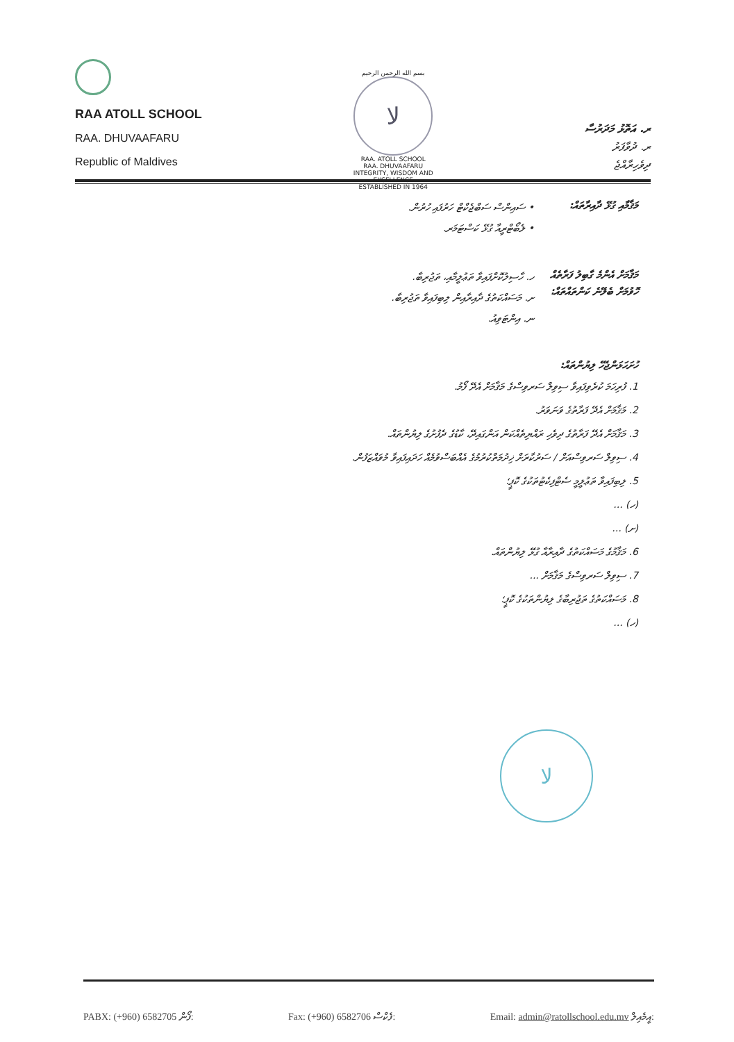RAA ATOLL SCHOOL
RAA. DHUVAAFARU
Republic of Maldives
بسم الله الرحمن الرحيم
ﻻ
RAA. ATOLL SCHOOL
RAA. DHUVAAFARU
INTEGRITY, WISDOM AND EXCELLENCE
ESTABLISHED IN 1964
ރ. އަތޮޅު މަދަރުސާ
ރ. ދުވާފަރު
ދިވެހިރާއްޖެ
މަޤާމާއި ގުޅޭ ދާއިރާތައް:
• ސައިންސް ސަބްޖެކްޓް ހަރުފައި ހުރުން.
• ލެބޯޓްރީއާ ގުޅޭ ކަސްޓަމަރ.
މަޤާމަށް އެންމެ ގާބިލު ފަރާތެއް ހޮވުމަށް ބެލޭނެ ކަންތައްތައް:
ހ. ހާސިލުކޮށްފައިވާ ތަޢުލީމާއި، ތަޖުރިބާ.
ށ. މަސައްކަތުގެ ދާއިރާއިން ލިބިފައިވާ ތަޖުރިބާ.
ނ. އިންޓަވިއު.
ހުށަހަޅަންޖެހޭ ލިޔުންތައް:
1. ފުރިހަމަ ކުރެވިފައިވާ ސިވިލް ސަރވިސްގެ މަޤާމަށް އެދޭ ފޯމު.
2. މަޤާމަށް އެދޭ ފަރާތުގެ ވަނަވަރު.
3. މަޤާމަށް އެދޭ ފަރާތުގެ ދިވެހި ރައްޔިތެއްކަން އަންގައިދޭ، ކާޑުގެ ދެފުށުގެ ލިޔުންތައް.
4. ސިވިލް ސަރވިސްއަށް / ސަރުކާރަށް ޚިދުމަތްކުރުމުގެ އެއްބަސްވުމެއް ހަދައިފައިވާ މުވައްޒަފުން.
5. ލިބިފައިވާ ތަޢުލީމީ ސެޓްފިކެޓުތަކުގެ ކޮޕީ؛
(ހ) ...
(ށ) ...
6. މަޤާމުގެ މަސައްކަތުގެ ދާއިރާއާ ގުޅޭ ލިޔުންތައް.
7. ސިވިލް ސަރވިސްގެ މަޤާމަށް ...
8. މަސައްކަތުގެ ތަޖުރިބާގެ ލިޔުންތަކުގެ ކޮޕީ؛
(ހ) ...
ﻻ
PABX: (+960) 6582705 ފޯން: Fax: (+960) 6582706 ފެކްސް: Email: admin@ratollschool.edu.mv އީމެއިލް: